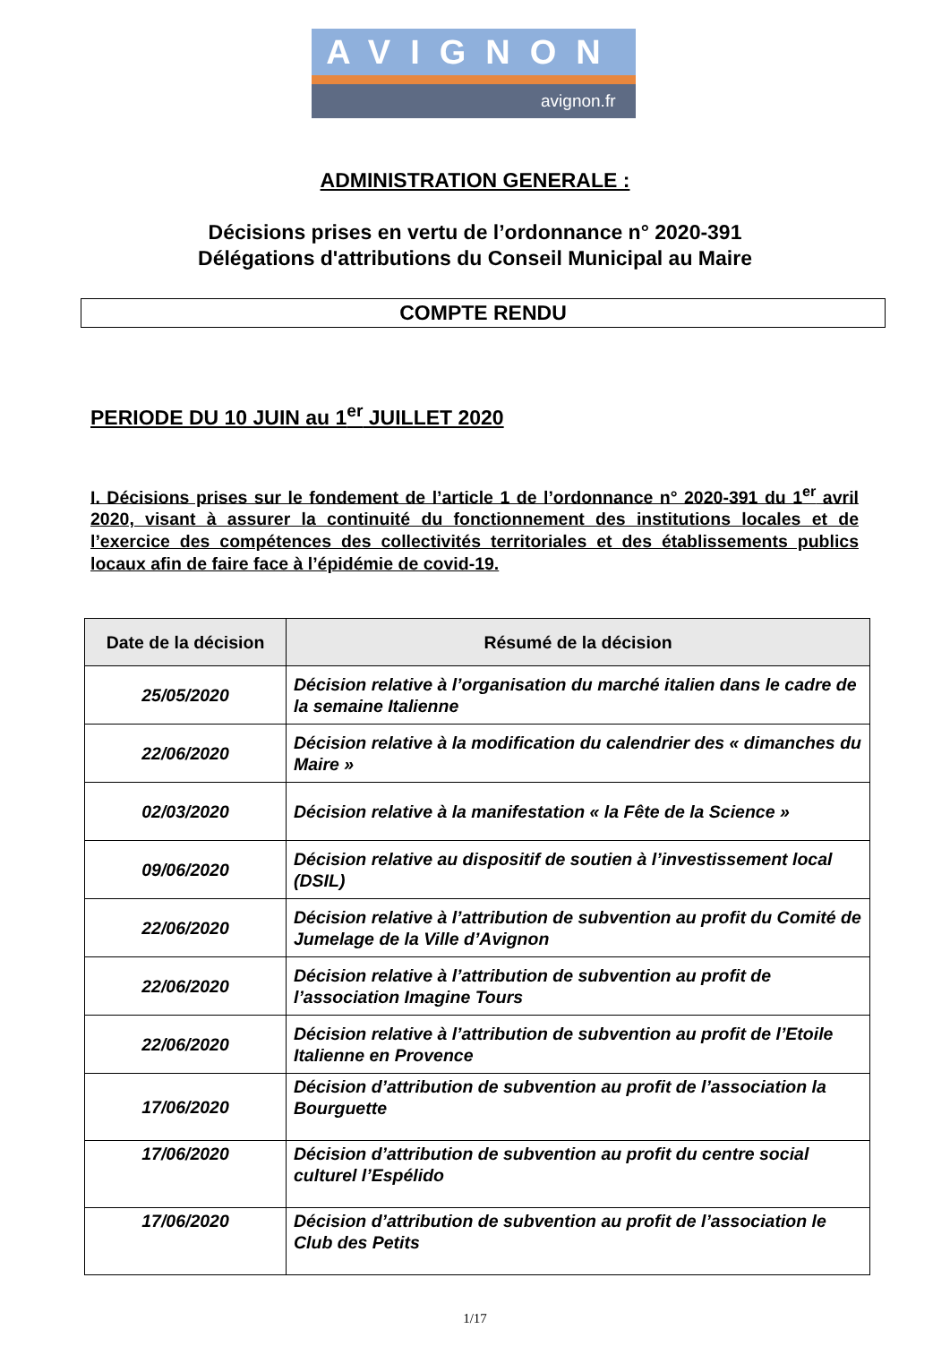AVIGNON
avignon.fr
ADMINISTRATION GENERALE :
Décisions prises en vertu de l’ordonnance n° 2020-391
Délégations d'attributions du Conseil Municipal au Maire
COMPTE RENDU
PERIODE DU 10 JUIN au 1<sup>er</sup> JUILLET 2020
I. Décisions prises sur le fondement de l’article 1 de l’ordonnance n° 2020-391 du 1<sup>er</sup> avril 2020, visant à assurer la continuité du fonctionnement des institutions locales et de l’exercice des compétences des collectivités territoriales et des établissements publics locaux afin de faire face à l’épidémie de covid-19.
| Date de la décision | Résumé de la décision |
| --- | --- |
| 25/05/2020 | Décision relative à l’organisation du marché italien dans le cadre de la semaine Italienne |
| 22/06/2020 | Décision relative à la modification du calendrier des « dimanches du Maire » |
| 02/03/2020 | Décision relative à la manifestation « la Fête de la Science » |
| 09/06/2020 | Décision relative au dispositif de soutien à l’investissement local (DSIL) |
| 22/06/2020 | Décision relative à l’attribution de subvention au profit du Comité de Jumelage de la Ville d’Avignon |
| 22/06/2020 | Décision relative à l’attribution de subvention au profit de l’association Imagine Tours |
| 22/06/2020 | Décision relative à l’attribution de subvention au profit de l’Etoile Italienne en Provence |
| 17/06/2020 | Décision d’attribution de subvention au profit de l’association la Bourguette |
| 17/06/2020 | Décision d’attribution de subvention au profit du centre social culturel l’Espélido |
| 17/06/2020 | Décision d’attribution de subvention au profit de l’association le Club des Petits |
1/17